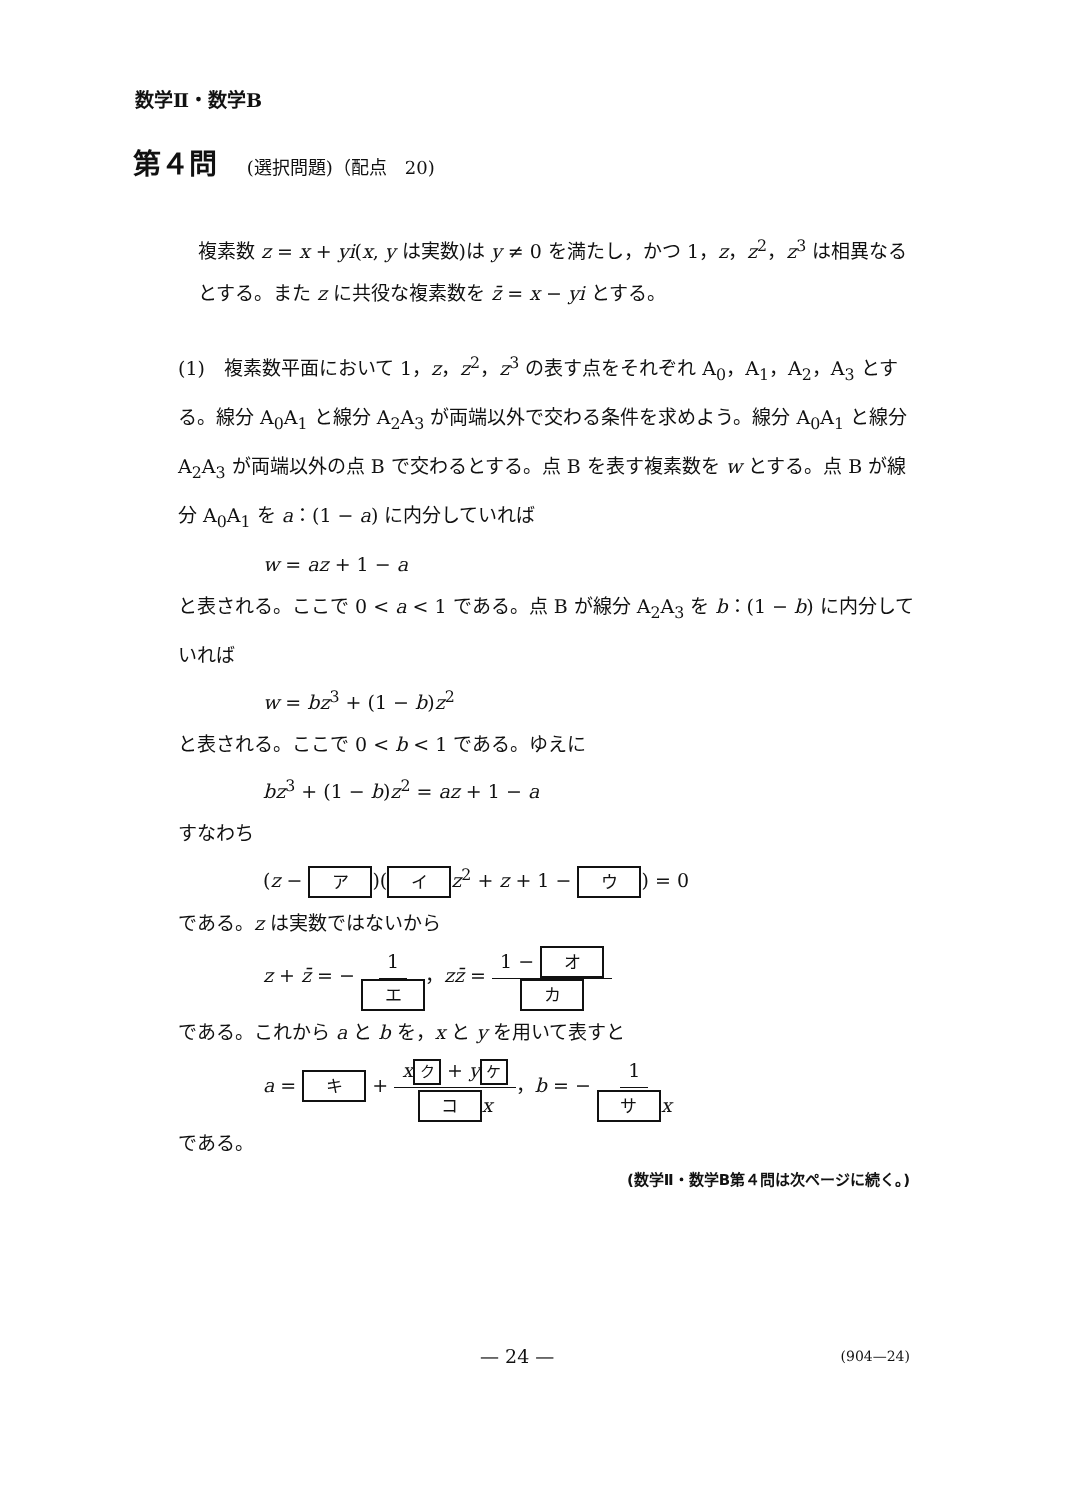数学Ⅱ・数学B
第４問 (選択問題)（配点　20)
複素数 z = x + yi(x, y は実数)は y ≠ 0 を満たし，かつ 1，z，z<sup>2</sup>，z<sup>3</sup> は相異なるとする。また z に共役な複素数を z̄ = x − yi とする。
(1)　複素数平面において 1，z，z<sup>2</sup>，z<sup>3</sup> の表す点をそれぞれ A<sub>0</sub>，A<sub>1</sub>，A<sub>2</sub>，A<sub>3</sub> とする。線分 A<sub>0</sub>A<sub>1</sub> と線分 A<sub>2</sub>A<sub>3</sub> が両端以外で交わる条件を求めよう。線分 A<sub>0</sub>A<sub>1</sub> と線分 A<sub>2</sub>A<sub>3</sub> が両端以外の点 B で交わるとする。点 B を表す複素数を w とする。点 B が線分 A<sub>0</sub>A<sub>1</sub> を a：(1 − a) に内分していれば
w = az + 1 − a
と表される。ここで 0 < a < 1 である。点 B が線分 A<sub>2</sub>A<sub>3</sub> を b：(1 − b) に内分していれば
w = bz<sup>3</sup> + (1 − b)z<sup>2</sup>
と表される。ここで 0 < b < 1 である。ゆえに
bz<sup>3</sup> + (1 − b)z<sup>2</sup> = az + 1 − a
すなわち
(z − ア)(イ z<sup>2</sup> + z + 1 − ウ) = 0
である。z は実数ではないから
z + z̄ = − 1 エ，zz̄ = 1 − オ カ
である。これから a と b を，x と y を用いて表すと
a = キ + x ク + y ケ コ x，b = − 1 サ x
である。
(数学Ⅱ・数学B第４問は次ページに続く。)
— 24 — (904—24)